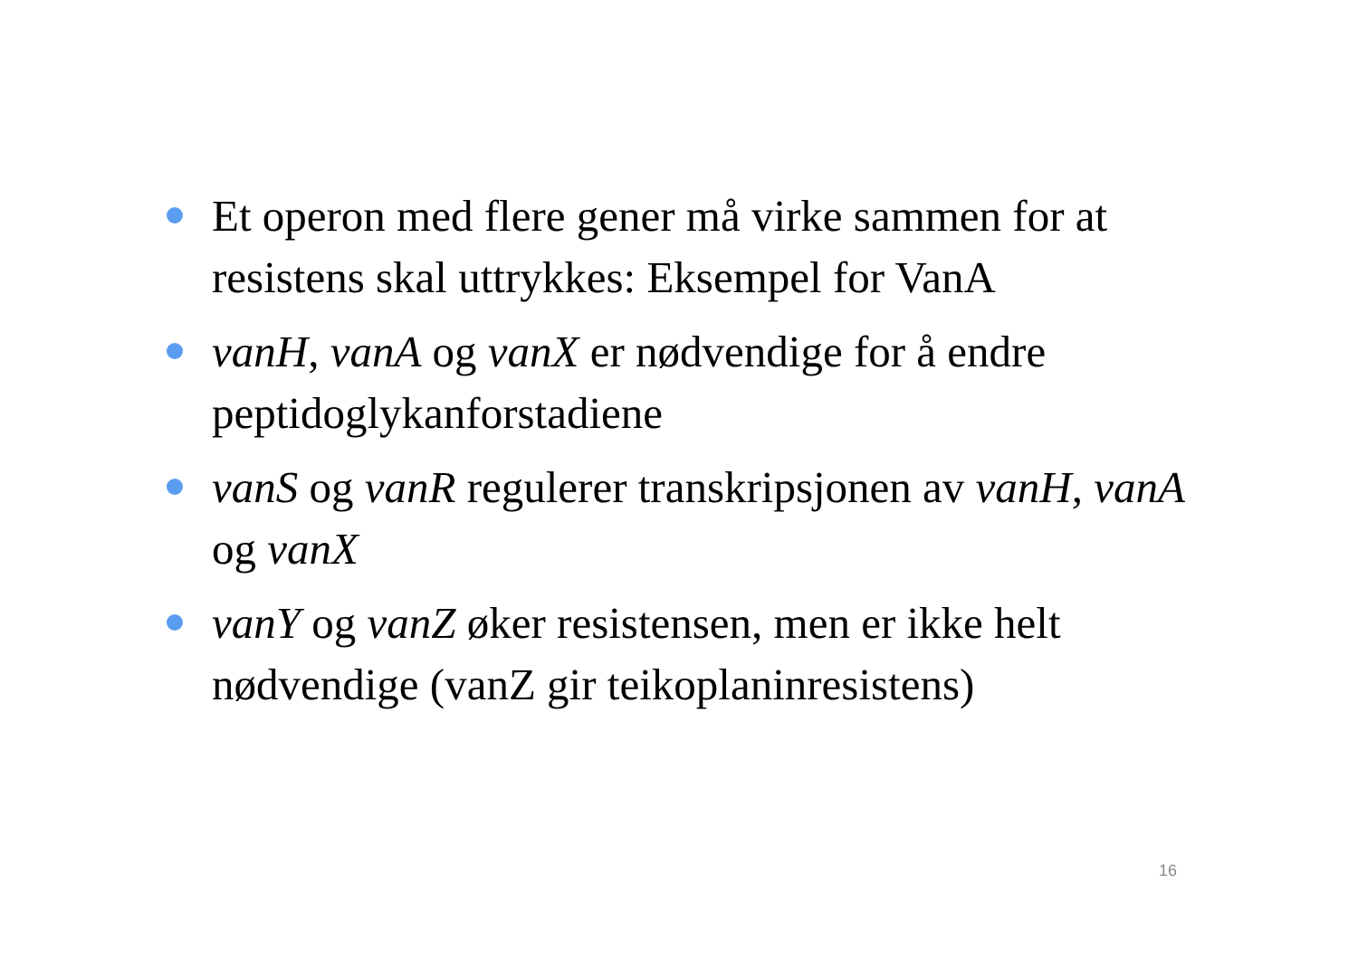Et operon med flere gener må virke sammen for at resistens skal uttrykkes: Eksempel for VanA
vanH, vanA og vanX er nødvendige for å endre peptidoglykanforstadiene
vanS og vanR regulerer transkripsjonen av vanH, vanA og vanX
vanY og vanZ øker resistensen, men er ikke helt nødvendige (vanZ gir teikoplaninresistens)
16